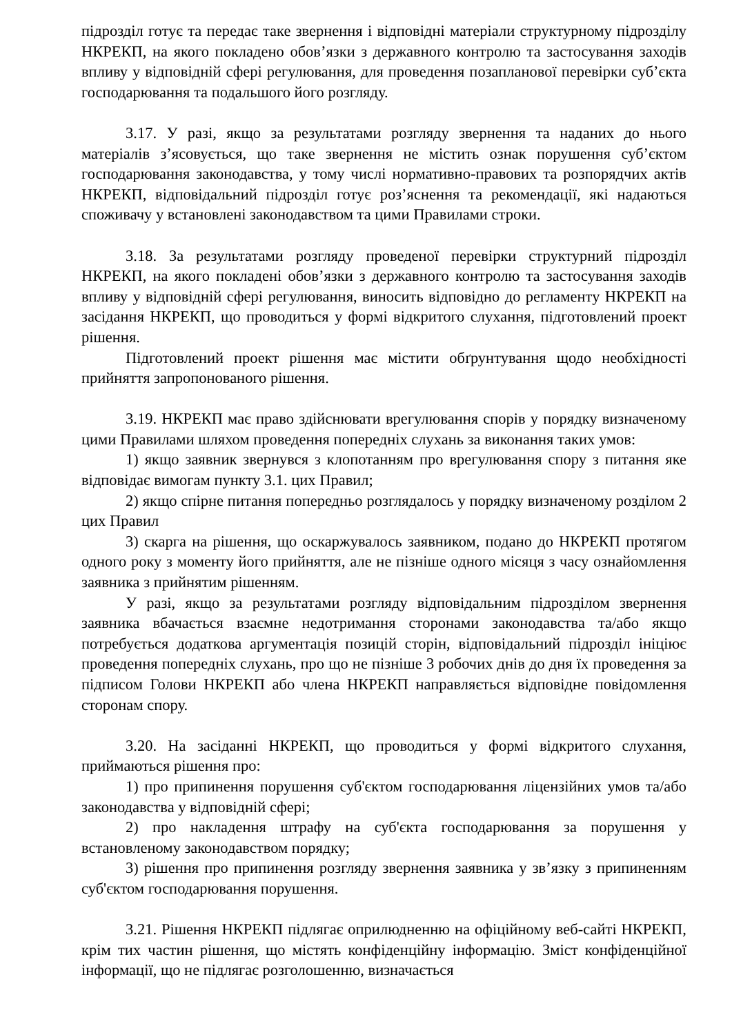підрозділ готує та передає таке звернення і відповідні матеріали структурному підрозділу НКРЕКП, на якого покладено обов’язки з державного контролю та застосування заходів впливу у відповідній сфері регулювання, для проведення позапланової перевірки суб’єкта господарювання та подальшого його розгляду.
3.17. У разі, якщо за результатами розгляду звернення та наданих до нього матеріалів з’ясовується, що таке звернення не містить ознак порушення суб’єктом господарювання законодавства, у тому числі нормативно-правових та розпорядчих актів НКРЕКП, відповідальний підрозділ готує роз’яснення та рекомендації, які надаються споживачу у встановлені законодавством та цими Правилами строки.
3.18. За результатами розгляду проведеної перевірки структурний підрозділ НКРЕКП, на якого покладені обов’язки з державного контролю та застосування заходів впливу у відповідній сфері регулювання, виносить відповідно до регламенту НКРЕКП на засідання НКРЕКП, що проводиться у формі відкритого слухання, підготовлений проект рішення.
Підготовлений проект рішення має містити обґрунтування щодо необхідності прийняття запропонованого рішення.
3.19. НКРЕКП має право здійснювати врегулювання спорів у порядку визначеному цими Правилами шляхом проведення попередніх слухань за виконання таких умов:
1) якщо заявник звернувся з клопотанням про врегулювання спору з питання яке відповідає вимогам пункту 3.1. цих Правил;
2) якщо спірне питання попередньо розглядалось у порядку визначеному розділом 2 цих Правил
3) скарга на рішення, що оскаржувалось заявником, подано до НКРЕКП протягом одного року з моменту його прийняття, але не пізніше одного місяця з часу ознайомлення заявника з прийнятим рішенням.
У разі, якщо за результатами розгляду відповідальним підрозділом звернення заявника вбачається взаємне недотримання сторонами законодавства та/або якщо потребується додаткова аргументація позицій сторін, відповідальний підрозділ ініціює проведення попередніх слухань, про що не пізніше 3 робочих днів до дня їх проведення за підписом Голови НКРЕКП або члена НКРЕКП направляється відповідне повідомлення сторонам спору.
3.20. На засіданні НКРЕКП, що проводиться у формі відкритого слухання, приймаються рішення про:
1) про припинення порушення суб'єктом господарювання ліцензійних умов та/або законодавства у відповідній сфері;
2) про накладення штрафу на суб'єкта господарювання за порушення у встановленому законодавством порядку;
3) рішення про припинення розгляду звернення заявника у зв’язку з припиненням суб'єктом господарювання порушення.
3.21. Рішення НКРЕКП підлягає оприлюдненню на офіційному веб-сайті НКРЕКП, крім тих частин рішення, що містять конфіденційну інформацію. Зміст конфіденційної інформації, що не підлягає розголошенню, визначається